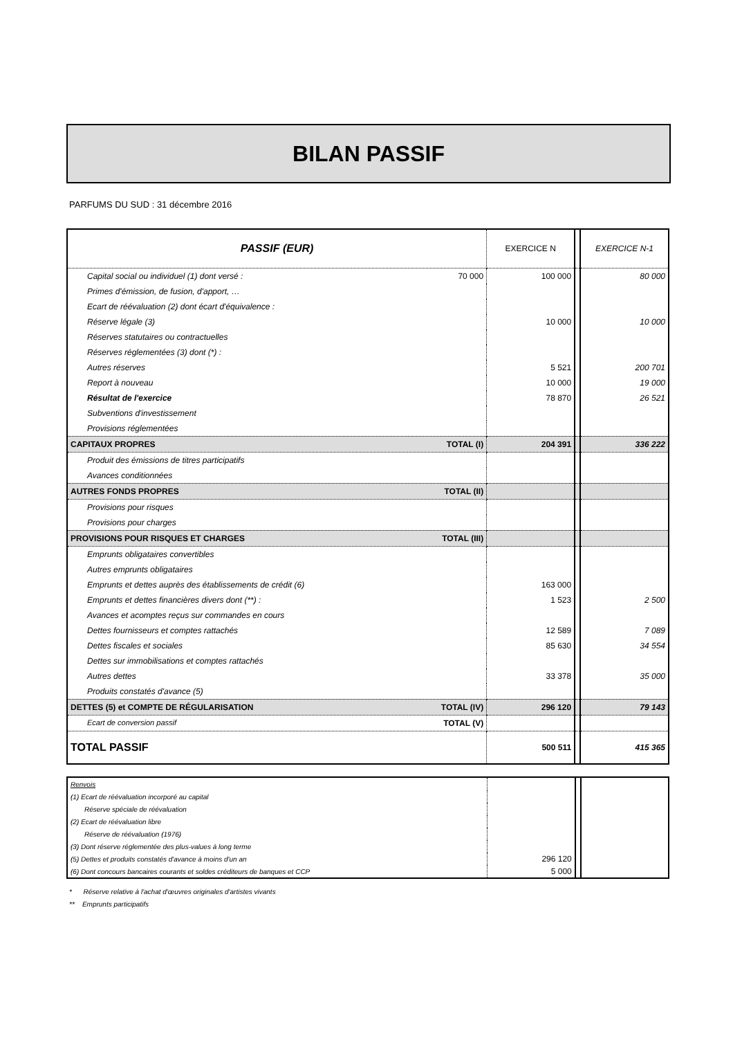BILAN PASSIF
PARFUMS DU SUD : 31 décembre 2016
| PASSIF (EUR) | EXERCICE N | | EXERCICE N-1 |
| Capital social ou individuel (1) dont versé : 70 000 | 100 000 | | 80 000 |
| Primes d'émission, de fusion, d'apport, … | | | |
| Ecart de réévaluation (2) dont écart d'équivalence : | | | |
| Réserve légale (3) | 10 000 | | 10 000 |
| Réserves statutaires ou contractuelles | | | |
| Réserves réglementées (3) dont (*) : | | | |
| Autres réserves | 5 521 | | 200 701 |
| Report à nouveau | 10 000 | | 19 000 |
| Résultat de l'exercice | 78 870 | | 26 521 |
| Subventions d'investissement | | | |
| Provisions réglementées | | | |
| CAPITAUX PROPRES TOTAL (I) | 204 391 | | 336 222 |
| Produit des émissions de titres participatifs | | | |
| Avances conditionnées | | | |
| AUTRES FONDS PROPRES TOTAL (II) | | | |
| Provisions pour risques | | | |
| Provisions pour charges | | | |
| PROVISIONS POUR RISQUES ET CHARGES TOTAL (III) | | | |
| Emprunts obligataires convertibles | | | |
| Autres emprunts obligataires | | | |
| Emprunts et dettes auprès des établissements de crédit (6) | 163 000 | | |
| Emprunts et dettes financières divers dont (**) : | 1 523 | | 2 500 |
| Avances et acomptes reçus sur commandes en cours | | | |
| Dettes fournisseurs et comptes rattachés | 12 589 | | 7 089 |
| Dettes fiscales et sociales | 85 630 | | 34 554 |
| Dettes sur immobilisations et comptes rattachés | | | |
| Autres dettes | 33 378 | | 35 000 |
| Produits constatés d'avance (5) | | | |
| DETTES (5) et COMPTE DE RÉGULARISATION TOTAL (IV) | 296 120 | | 79 143 |
| Ecart de conversion passif TOTAL (V) | | | |
| TOTAL PASSIF | 500 511 | | 415 365 |
| Renvois | | | |
| (1) Ecart de réévaluation incorporé au capital | | | |
| Réserve spéciale de réévaluation | | | |
| (2) Ecart de réévaluation libre | | | |
| Réserve de réévaluation (1976) | | | |
| (3) Dont réserve réglementée des plus-values à long terme | | | |
| (5) Dettes et produits constatés d'avance à moins d'un an | 296 120 | | |
| (6) Dont concours bancaires courants et soldes créditeurs de banques et CCP | 5 000 | | |
* Réserve relative à l'achat d'œuvres originales d'artistes vivants
** Emprunts participatifs